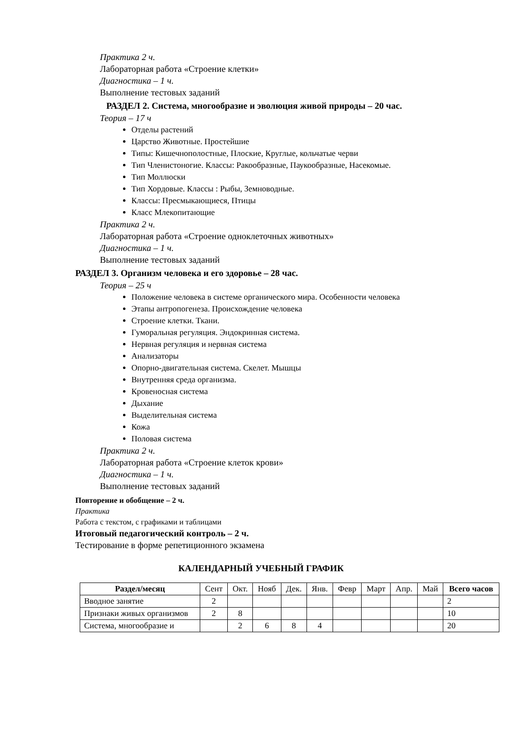Практика 2 ч.
Лабораторная работа «Строение клетки»
Диагностика – 1 ч.
Выполнение тестовых заданий
РАЗДЕЛ 2. Система, многообразие и эволюция живой природы – 20 час.
Теория – 17 ч
Отделы растений
Царство Животные. Простейшие
Типы: Кишечнополостные, Плоские, Круглые, кольчатые черви
Тип Членистоногие. Классы: Ракообразные, Паукообразные, Насекомые.
Тип Моллюски
Тип Хордовые. Классы : Рыбы, Земноводные.
Классы: Пресмыкающиеся, Птицы
Класс Млекопитающие
Практика 2 ч.
Лабораторная работа «Строение одноклеточных животных»
Диагностика – 1 ч.
Выполнение тестовых заданий
РАЗДЕЛ 3. Организм человека и его здоровье – 28 час.
Теория – 25 ч
Положение человека в системе органического мира. Особенности человека
Этапы антропогенеза. Происхождение человека
Строение клетки. Ткани.
Гуморальная регуляция. Эндокринная система.
Нервная регуляция и нервная система
Анализаторы
Опорно-двигательная система. Скелет. Мышцы
Внутренняя среда организма.
Кровеносная система
Дыхание
Выделительная система
Кожа
Половая система
Практика 2 ч.
Лабораторная работа «Строение клеток крови»
Диагностика – 1 ч.
Выполнение тестовых заданий
Повторение и обобщение – 2 ч.
Практика
Работа с текстом, с графиками и таблицами
Итоговый педагогический контроль – 2 ч.
Тестирование в форме репетиционного экзамена
КАЛЕНДАРНЫЙ УЧЕБНЫЙ ГРАФИК
| Раздел/месяц | Сент | Окт. | Нояб | Дек. | Янв. | Февр | Март | Апр. | Май | Всего часов |
| Вводное занятие | 2 | | | | | | | | | 2 |
| Признаки живых организмов | 2 | 8 | | | | | | | | 10 |
| Система, многообразие и | | 2 | 6 | 8 | 4 | | | | | 20 |